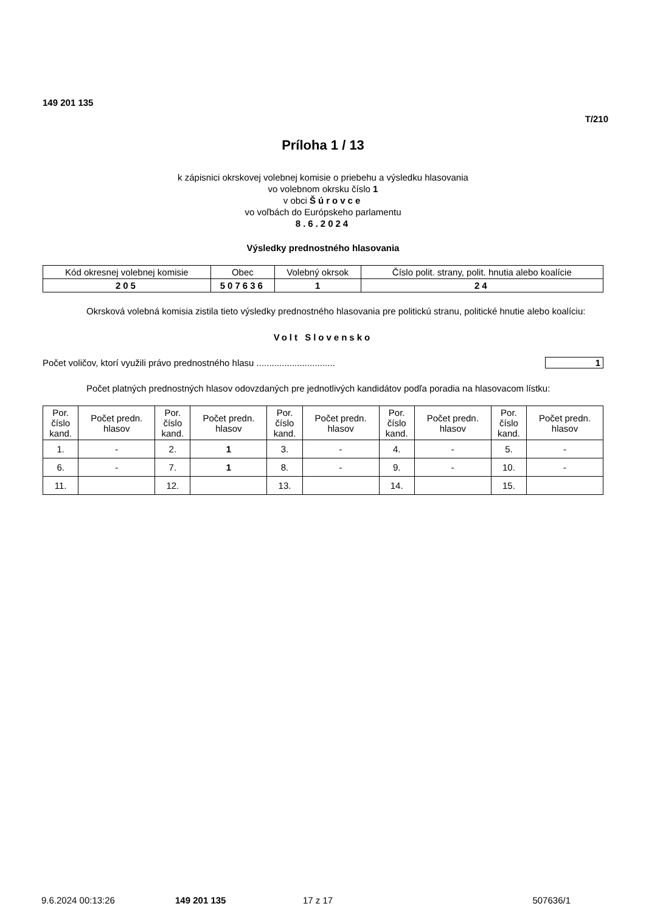149 201 135
T/210
Príloha 1 / 13
k zápisnici okrskovej volebnej komisie o priebehu a výsledku hlasovania
vo volebnom okrsku číslo 1
v obci Šúrovce
vo voľbách do Európskeho parlamentu
8.6.2024
Výsledky prednostného hlasovania
| Kód okresnej volebnej komisie | Obec | Volebný okrsok | Číslo polit. strany, polit. hnutia alebo koalície |
| --- | --- | --- | --- |
| 205 | 507636 | 1 | 24 |
Okrsková volebná komisia zistila tieto výsledky prednostného hlasovania pre politickú stranu, politické hnutie alebo koalíciu:
Volt Slovensko
Počet voličov, ktorí využili právo prednostného hlasu ............................... 1
Počet platných prednostných hlasov odovzdaných pre jednotlivých kandidátov podľa poradia na hlasovacom lístku:
| Por. číslo kand. | Počet predn. hlasov | Por. číslo kand. | Počet predn. hlasov | Por. číslo kand. | Počet predn. hlasov | Por. číslo kand. | Počet predn. hlasov | Por. číslo kand. | Počet predn. hlasov |
| --- | --- | --- | --- | --- | --- | --- | --- | --- | --- |
| 1. | - | 2. | 1 | 3. | - | 4. | - | 5. | - |
| 6. | - | 7. | 1 | 8. | - | 9. | - | 10. | - |
| 11. | | 12. | | 13. | | 14. | | 15. | |
9.6.2024 00:13:26 149 201 135 17 z 17 507636/1